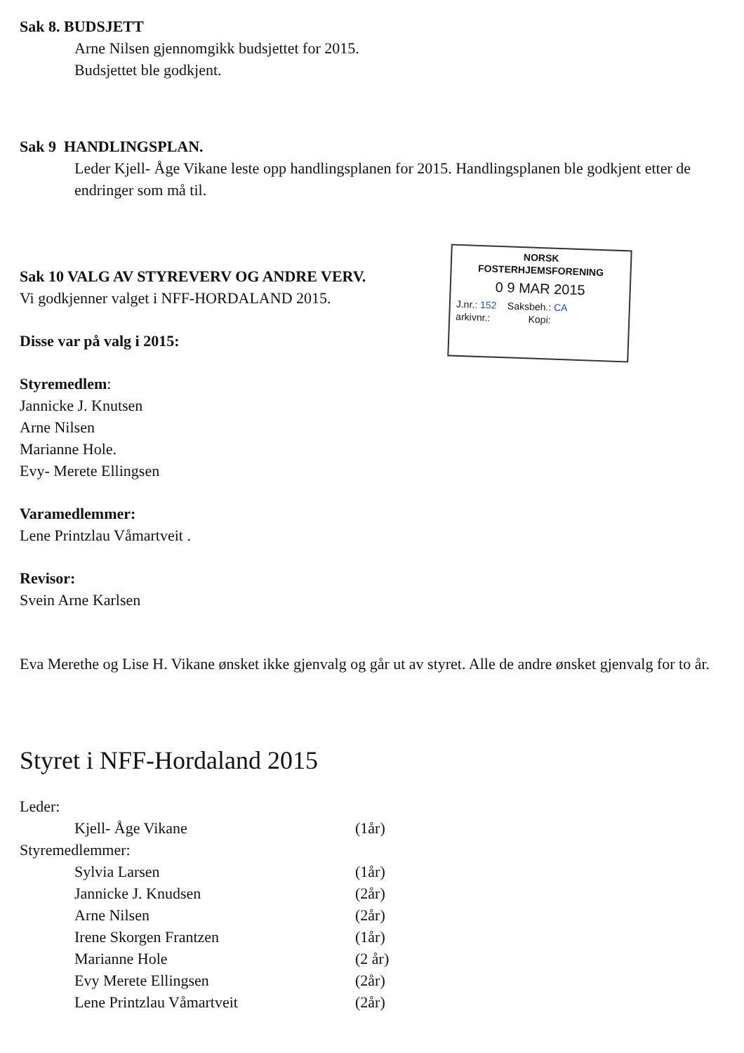Sak 8. BUDSJETT
Arne Nilsen gjennomgikk budsjettet for 2015.
Budsjettet ble godkjent.
Sak 9 HANDLINGSPLAN.
Leder Kjell- Åge Vikane leste opp handlingsplanen for 2015. Handlingsplanen ble godkjent etter de endringer som må til.
Sak 10 VALG AV STYREVERV OG ANDRE VERV.
Vi godkjenner valget i NFF-HORDALAND 2015.
NORSK
FOSTERHJEMSFORENING
0 9 MAR 2015
J.nr.: 152 Saksbeh.: CA
arkivnr.: Kopi:
Disse var på valg i 2015:
Styremedlem:
Jannicke J. Knutsen
Arne Nilsen
Marianne Hole.
Evy- Merete Ellingsen
Varamedlemmer:
Lene Printzlau Våmartveit .
Revisor:
Svein Arne Karlsen
Eva Merethe og Lise H. Vikane ønsket ikke gjenvalg og går ut av styret. Alle de andre ønsket gjenvalg for to år.
Styret i NFF-Hordaland 2015
Leder:
Kjell- Åge Vikane (1år)
Styremedlemmer:
Sylvia Larsen (1år)
Jannicke J. Knudsen (2år)
Arne Nilsen (2år)
Irene Skorgen Frantzen (1år)
Marianne Hole (2 år)
Evy Merete Ellingsen (2år)
Lene Printzlau Våmartveit (2år)